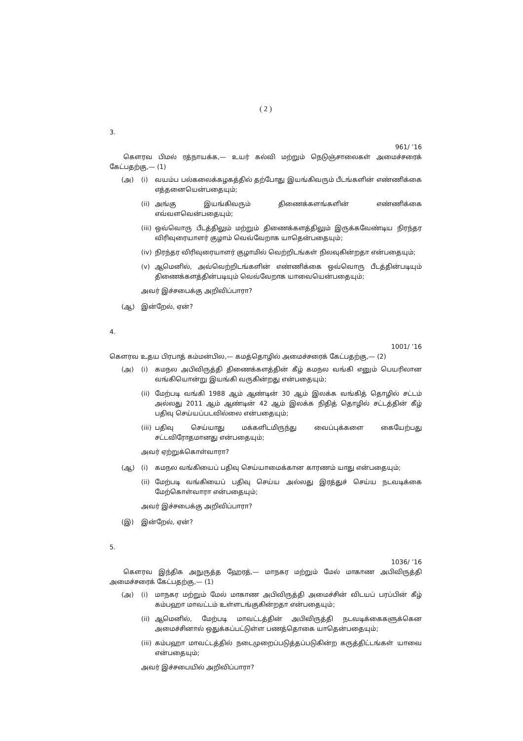( 2 )
3.
961/ ’16
கௌரவ பிமல் ரத்நாயக்க,— உயர் கல்வி மற்றும் நெடுஞ்சாலைகள் அமைச்சரைக் கேட்பதற்கு,— (1)
(அ) (i) வயம்ப பல்கலைக்கழகத்தில் தற்போது இயங்கிவரும் பீடங்களின் எண்ணிக்கை எத்தனையென்பதையும்;
(ii) அங்கு இயங்கிவரும் திணைக்களங்களின் எண்ணிக்கை எவ்வளவென்பதையும்;
(iii) ஒவ்வொரு பீடத்திலும் மற்றும் திணைக்களத்திலும் இருக்கவேண்டிய நிரந்தர விரிவுரையாளர் குழாம் வெவ்வேறாக யாதென்பதையும்;
(iv) நிரந்தர விரிவுரையாளர் குழாமில் வெற்றிடங்கள் நிலவுகின்றதா என்பதையும்;
(v) ஆமெனில், அவ்வெற்றிடங்களின் எண்ணிக்கை ஒவ்வொரு பீடத்தின்படியும் திணைக்களத்தின்படியும் வெவ்வேறாக யாவையென்பதையும்;
அவர் இச்சபைக்கு அறிவிப்பாரா?
(ஆ) இன்றேல், ஏன்?
4.
1001/ ’16
கௌரவ உதய பிரபாத் கம்மன்பில,— கமத்தொழில் அமைச்சரைக் கேட்பதற்கு,— (2)
(அ) (i) கமநல அபிவிருத்தி திணைக்களத்தின் கீழ் கமநல வங்கி எனும் பெயரிலான வங்கியொன்று இயங்கி வருகின்றது என்பதையும்;
(ii) மேற்படி வங்கி 1988 ஆம் ஆண்டின் 30 ஆம் இலக்க வங்கித் தொழில் சட்டம் அல்லது 2011 ஆம் ஆண்டின் 42 ஆம் இலக்க நிதித் தொழில் சட்டத்தின் கீழ் பதிவு செய்யப்படவில்லை என்பதையும்;
(iii) பதிவு செய்யாது மக்களிடமிருந்து வைப்புக்களை கையேற்பது சட்டவிரோதமானது என்பதையும்;
அவர் ஏற்றுக்கொள்வாரா?
(ஆ) (i) கமநல வங்கியைப் பதிவு செய்யாமைக்கான காரணம் யாது என்பதையும்;
(ii) மேற்படி வங்கியைப் பதிவு செய்ய அல்லது இரத்துச் செய்ய நடவடிக்கை மேற்கொள்வாரா என்பதையும்;
அவர் இச்சபைக்கு அறிவிப்பாரா?
(இ) இன்றேல், ஏன்?
5.
1036/ ’16
கௌரவ இந்திக அநுருத்த ஹேரத்,— மாநகர மற்றும் மேல் மாகாண அபிவிருத்தி அமைச்சரைக் கேட்பதற்கு,— (1)
(அ) (i) மாநகர மற்றும் மேல் மாகாண அபிவிருத்தி அமைச்சின் விடயப் பரப்பின் கீழ் கம்பஹா மாவட்டம் உள்ளடங்குகின்றதா என்பதையும்;
(ii) ஆமெனில், மேற்படி மாவட்டத்தின் அபிவிருத்தி நடவடிக்கைகளுக்கென அமைச்சினால் ஒதுக்கப்பட்டுள்ள பணத்தொகை யாதென்பதையும்;
(iii) கம்பஹா மாவட்டத்தில் நடைமுறைப்படுத்தப்படுகின்ற கருத்திட்டங்கள் யாவை என்பதையும்;
அவர் இச்சபையில் அறிவிப்பாரா?